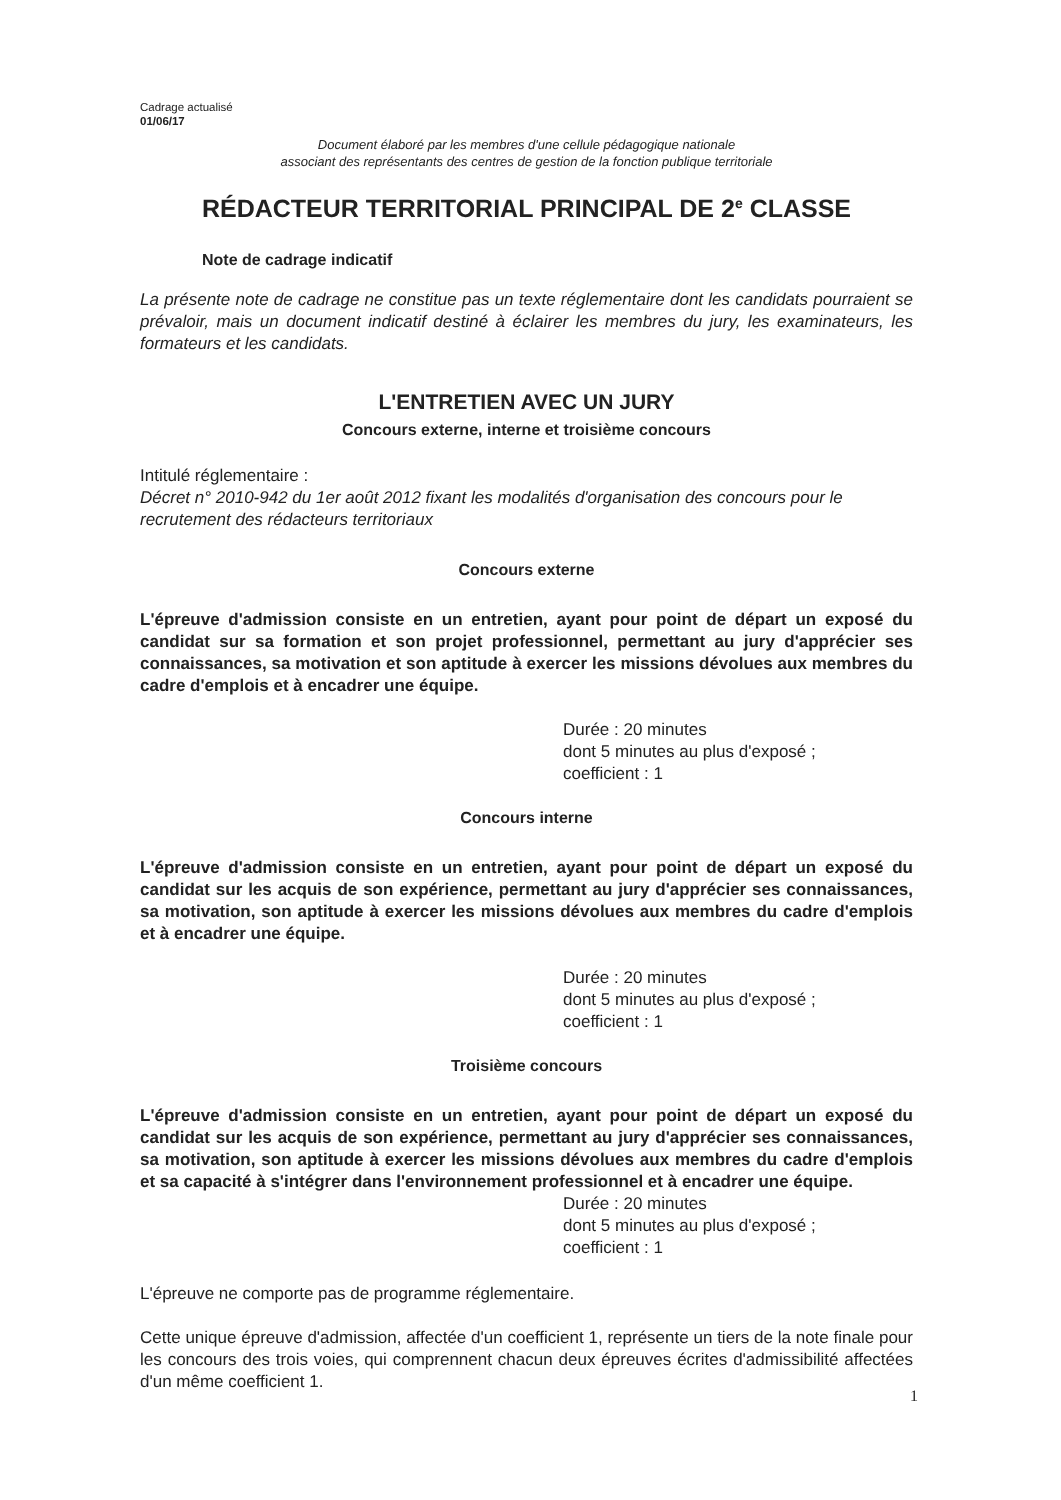Cadrage actualisé
01/06/17
Document élaboré par les membres d'une cellule pédagogique nationale
associant des représentants des centres de gestion de la fonction publique territoriale
RÉDACTEUR TERRITORIAL PRINCIPAL DE 2<sup>e</sup> CLASSE
Note de cadrage indicatif
La présente note de cadrage ne constitue pas un texte réglementaire dont les candidats pourraient se prévaloir, mais un document indicatif destiné à éclairer les membres du jury, les examinateurs, les formateurs et les candidats.
L'ENTRETIEN AVEC UN JURY
Concours externe, interne et troisième concours
Intitulé réglementaire :
Décret n° 2010-942 du 1er août 2012 fixant les modalités d'organisation des concours pour le recrutement des rédacteurs territoriaux
Concours externe
L'épreuve d'admission consiste en un entretien, ayant pour point de départ un exposé du candidat sur sa formation et son projet professionnel, permettant au jury d'apprécier ses connaissances, sa motivation et son aptitude à exercer les missions dévolues aux membres du cadre d'emplois et à encadrer une équipe.
Durée : 20 minutes
dont 5 minutes au plus d'exposé ;
coefficient : 1
Concours interne
L'épreuve d'admission consiste en un entretien, ayant pour point de départ un exposé du candidat sur les acquis de son expérience, permettant au jury d'apprécier ses connaissances, sa motivation, son aptitude à exercer les missions dévolues aux membres du cadre d'emplois et à encadrer une équipe.
Durée : 20 minutes
dont 5 minutes au plus d'exposé ;
coefficient : 1
Troisième concours
L'épreuve d'admission consiste en un entretien, ayant pour point de départ un exposé du candidat sur les acquis de son expérience, permettant au jury d'apprécier ses connaissances, sa motivation, son aptitude à exercer les missions dévolues aux membres du cadre d'emplois et sa capacité à s'intégrer dans l'environnement professionnel et à encadrer une équipe.
Durée : 20 minutes
dont 5 minutes au plus d'exposé ;
coefficient : 1
L'épreuve ne comporte pas de programme réglementaire.
Cette unique épreuve d'admission, affectée d'un coefficient 1, représente un tiers de la note finale pour les concours des trois voies, qui comprennent chacun deux épreuves écrites d'admissibilité affectées d'un même coefficient 1.
1